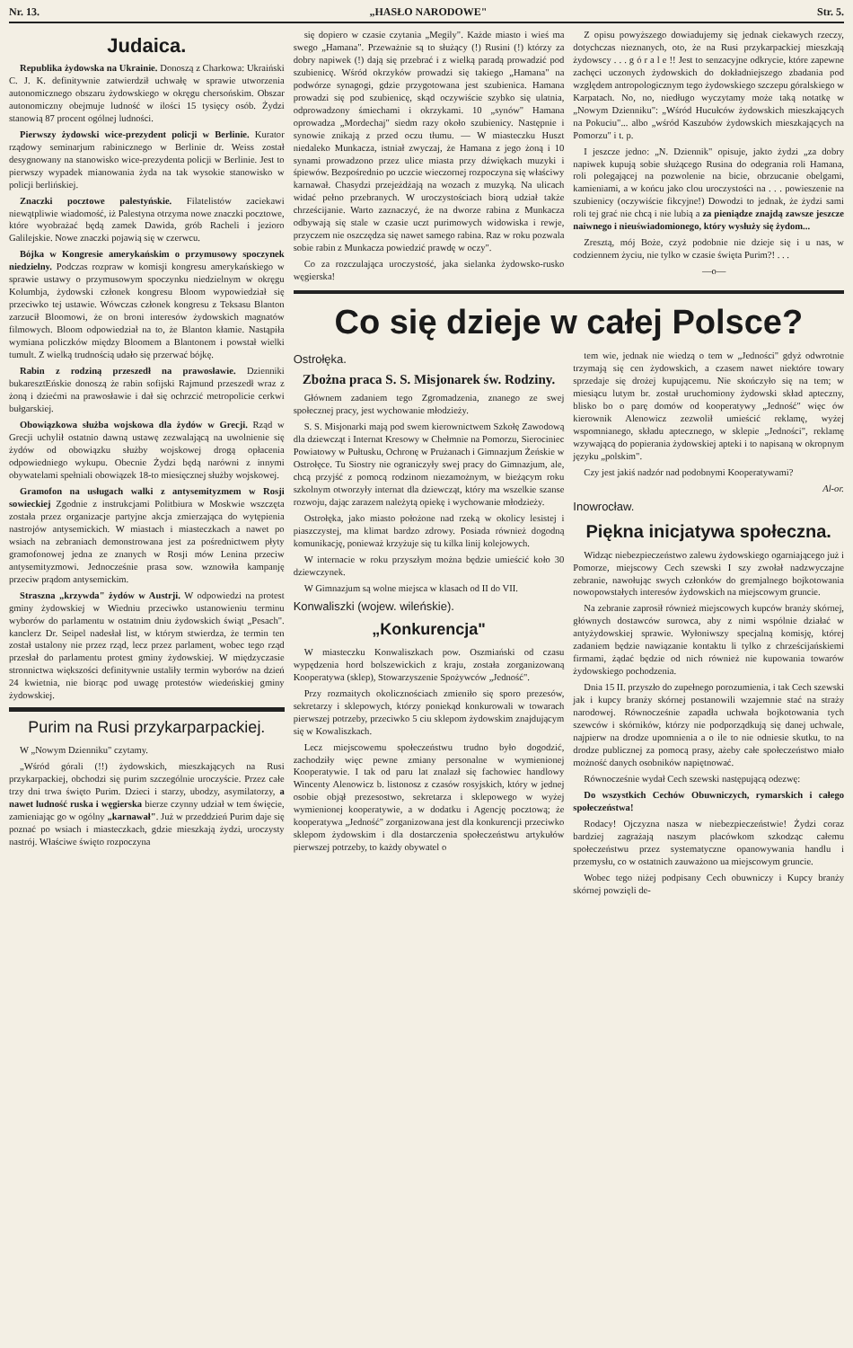Nr. 13. „HASŁO NARODOWE" Str. 5.
Judaica.
Republika żydowska na Ukrainie. Donoszą z Charkowa: Ukraiński C. J. K. definitywnie zatwierdził uchwałę w sprawie utworzenia autonomicznego obszaru żydowskiego w okręgu chersońskim. Obszar autonomiczny obejmuje ludność w ilości 15 tysięcy osób. Żydzi stanowią 87 procent ogólnej ludności.
Pierwszy żydowski wice-prezydent policji w Berlinie. Kurator rządowy seminarjum rabinicznego w Berlinie dr. Weiss został desygnowany na stanowisko wice-prezydenta policji w Berlinie. Jest to pierwszy wypadek mianowania żyda na tak wysokie stanowisko w policji berlińskiej.
Znaczki pocztowe palestyńskie. Filatelistów zaciekawi niewątpliwie wiadomość, iż Palestyna otrzyma nowe znaczki pocztowe, które wyobrażać będą zamek Dawida, grób Racheli i jezioro Galilejskie. Nowe znaczki pojawią się w czerwcu.
Bójka w Kongresie amerykańskim o przymusowy spoczynek niedzielny. Podczas rozpraw w komisji kongresu amerykańskiego w sprawie ustawy o przymusowym spoczynku niedzielnym w okręgu Kolumbja, żydowski członek kongresu Bloom wypowiedział się przeciwko tej ustawie. Wówczas członek kongresu z Teksasu Blanton zarzucił Bloomowi, że on broni interesów żydowskich magnatów filmowych. Bloom odpowiedział na to, że Blanton kłamie. Nastąpiła wymiana policzków między Bloomem a Blantonem i powstał wielki tumult. Z wielką trudnością udało się przerwać bójkę.
Rabin z rodziną przeszedł na prawosławie. Dzienniki bukaresztEńskie donoszą że rabin sofijski Rajmund przeszedł wraz z żoną i dziećmi na prawosławie i dał się ochrzcić metropolicie cerkwi bułgarskiej.
Obowiązkowa służba wojskowa dla żydów w Grecji. Rząd w Grecji uchylił ostatnio dawną ustawę zezwalającą na uwolnienie się żydów od obowiązku służby wojskowej drogą opłacenia odpowiedniego wykupu. Obecnie Żydzi będą narówni z innymi obywatelami spełniali obowiązek 18-to miesięcznej służby wojskowej.
Gramofon na usługach walki z antysemityzmem w Rosji sowieckiej Zgodnie z instrukcjami Politbiura w Moskwie wszczęta została przez organizacje partyjne akcja zmierzająca do wytępienia nastrojów antysemickich. W miastach i miasteczkach a nawet po wsiach na zebraniach demonstrowana jest za pośrednictwem płyty gramofonowej jedna ze znanych w Rosji mów Lenina przeciw antysemityzmowi. Jednocześnie prasa sow. wznowiła kampanję przeciw prądom antysemickim.
Straszna „krzywda" żydów w Austrji. W odpowiedzi na protest gminy żydowskiej w Wiedniu przeciwko ustanowieniu terminu wyborów do parlamentu w ostatnim dniu żydowskich świąt „Pesach". kanclerz Dr. Seipel nadesłał list, w którym stwierdza, że termin ten został ustalony nie przez rząd, lecz przez parlament, wobec tego rząd przesłał do parlamentu protest gminy żydowskiej. W międzyczasie stronnictwa większości definitywnie ustaliły termin wyborów na dzień 24 kwietnia, nie biorąc pod uwagę protestów wiedeńskiej gminy żydowskiej.
Purim na Rusi przykarparpackiej.
W „Nowym Dzienniku" czytamy.
„Wśród górali (!!) żydowskich, mieszkających na Rusi przykarpackiej, obchodzi się purim szczególnie uroczyście. Przez całe trzy dni trwa święto Purim. Dzieci i starzy, ubodzy, asymilatorzy, a nawet ludność ruska i węgierska bierze czynny udział w tem święcie, zamieniając go w ogólny „karnawał". Już w przeddzień Purim daje się poznać po wsiach i miasteczkach, gdzie mieszkają żydzi, uroczysty nastrój. Właściwe święto rozpoczyna
się dopiero w czasie czytania „Megily". Każde miasto i wieś ma swego „Hamana". Przeważnie są to służący (!) Rusini (!) którzy za dobry napiwek (!) dają się przebrać i z wielką paradą prowadzić pod szubienicę. Wśród okrzyków prowadzi się takiego „Hamana" na podwórze synagogi, gdzie przygotowana jest szubienica. Hamana prowadzi się pod szubienicę, skąd oczywiście szybko się ulatnia, odprowadzony śmiechami i okrzykami. 10 „synów" Hamana oprowadza „Mordechaj" siedm razy około szubienicy. Następnie i synowie znikają z przed oczu tłumu. — W miasteczku Huszt niedaleko Munkacza, istniał zwyczaj, że Hamana z jego żoną i 10 synami prowadzono przez ulice miasta przy dźwiękach muzyki i śpiewów. Bezpośrednio po uczcie wieczornej rozpoczyna się właściwy karnawał. Chasydzi przejeżdżają na wozach z muzyką. Na ulicach widać pełno przebranych. W uroczystościach biorą udział także chrześcijanie. Warto zaznaczyć, że na dworze rabina z Munkacza odbywają się stale w czasie uczt purimowych widowiska i rewje, przyczem nie oszczędza się nawet samego rabina. Raz w roku pozwala sobie rabin z Munkacza powiedzić prawdę w oczy".
Co za rozczulająca uroczystość, jaka sielanka żydowsko-rusko węgierska!
Z opisu powyższego dowiadujemy się jednak ciekawych rzeczy, dotychczas nieznanych, oto, że na Rusi przykarpackiej mieszkają żydowscy . . . g ó r a l e !! Jest to senzacyjne odkrycie, które zapewne zachęci uczonych żydowskich do dokładniejszego zbadania pod względem antropologicznym tego żydowskiego szczepu góralskiego w Karpatach. No, no, niedługo wyczytamy może taką notatkę w „Nowym Dzienniku": „Wśród Hucułców żydowskich mieszkających na Pokuciu"... albo „wśród Kaszubów żydowskich mieszkających na Pomorzu" i t. p.
I jeszcze jedno: „N. Dziennik" opisuje, jakto żydzi „za dobry napiwek kupują sobie służącego Rusina do odegrania roli Hamana, roli polegającej na pozwolenie na bicie, obrzucanie obelgami, kamieniami, a w końcu jako clou uroczystości na . . . powieszenie na szubienicy (oczywiście fikcyjne!) Dowodzi to jednak, że żydzi sami roli tej grać nie chcą i nie lubią a za pieniądze znajdą zawsze jeszcze naiwnego i nieuświadomionego, który wysłuży się żydom...
Zresztą, mój Boże, czyż podobnie nie dzieje się i u nas, w codziennem życiu, nie tylko w czasie święta Purim?! . . .
—o—
Co się dzieje w całej Polsce?
Ostrołęka.
Zbożna praca S. S. Misjonarek św. Rodziny.
Głównem zadaniem tego Zgromadzenia, znanego ze swej społecznej pracy, jest wychowanie młodzieży.
S. S. Misjonarki mają pod swem kierownictwem Szkołę Zawodową dla dziewcząt i Internat Kresowy w Chełmnie na Pomorzu, Sierociniec Powiatowy w Pułtusku, Ochronę w Prużanach i Gimnazjum Żeńskie w Ostrołęce. Tu Siostry nie ograniczyły swej pracy do Gimnazjum, ale, chcą przyjść z pomocą rodzinom niezamożnym, w bieżącym roku szkolnym otworzyły internat dla dziewcząt, który ma wszelkie szanse rozwoju, dając zarazem należytą opiekę i wychowanie młodzieży.
Ostrołęka, jako miasto położone nad rzeką w okolicy lesistej i piaszczystej, ma klimat bardzo zdrowy. Posiada również dogodną komunikację, ponieważ krzyżuje się tu kilka linij kolejowych.
W internacie w roku przyszłym można będzie umieścić koło 30 dziewczynek.
W Gimnazjum są wolne miejsca w klasach od II do VII.
Konwaliszki (wojew. wileńskie).
„Konkurencja"
W miasteczku Konwaliszkach pow. Oszmiański od czasu wypędzenia hord bolszewickich z kraju, została zorganizowaną Kooperatywa (sklep), Stowarzyszenie Spożywców „Jedność".
Przy rozmaitych okolicznościach zmieniło się sporo prezesów, sekretarzy i sklepowych, którzy poniekąd konkurowali w towarach pierwszej potrzeby, przeciwko 5 ciu sklepom żydowskim znajdującym się w Kowaliszkach.
Lecz miejscowemu społeczeństwu trudno było dogodzić, zachodziły więc pewne zmiany personalne w wymienionej Kooperatywie. I tak od paru lat znalazł się fachowiec handlowy Wincenty Alenowicz b. listonosz z czasów rosyjskich, który w jednej osobie objął prezesostwo, sekretarza i sklepowego w wyżej wymienionej kooperatywie, a w dodatku i Agencję pocztową; że kooperatywa „Jedność" zorganizowana jest dla konkurencji przeciwko sklepom żydowskim i dla dostarczenia społeczeństwu artykułów pierwszej potrzeby, to każdy obywatel o
tem wie, jednak nie wiedzą o tem w „Jedności" gdyż odwrotnie trzymają się cen żydowskich, a czasem nawet niektóre towary sprzedaje się drożej kupującemu. Nie skończyło się na tem; w miesiącu lutym br. został uruchomiony żydowski skład apteczny, blisko bo o parę domów od kooperatywy „Jedność" więc ów kierownik Alenowicz zezwolił umieścić reklamę, wyżej wspomnianego, składu aptecznego, w sklepie „Jedności", reklamę wzywającą do popierania żydowskiej apteki i to napisaną w okropnym języku „polskim".
Czy jest jakiś nadzór nad podobnymi Kooperatywami?
Al-or.
Inowrocław.
Piękna inicjatywa społeczna.
Widząc niebezpieczeństwo zalewu żydowskiego ogarniającego już i Pomorze, miejscowy Cech szewski I szy zwołał nadzwyczajne zebranie, nawołując swych członków do gremjalnego bojkotowania nowopowstałych interesów żydowskich na miejscowym gruncie.
Na zebranie zaprosił również miejscowych kupców branży skórnej, głównych dostawców surowca, aby z nimi wspólnie działać w antyżydowskiej sprawie. Wyłoniwszy specjalną komisję, której zadaniem będzie nawiązanie kontaktu li tylko z chrześcijańskiemi firmami, żądać będzie od nich również nie kupowania towarów żydowskiego pochodzenia.
Dnia 15 II. przyszło do zupełnego porozumienia, i tak Cech szewski jak i kupcy branży skórnej postanowili wzajemnie stać na straży narodowej. Równocześnie zapadła uchwała bojkotowania tych szewców i skórników, którzy nie podporządkują się danej uchwale, najpierw na drodze upomnienia a o ile to nie odniesie skutku, to na drodze publicznej za pomocą prasy, ażeby całe społeczeństwo miało możność danych osobników napiętnować.
Równocześnie wydał Cech szewski następującą odezwę:
Do wszystkich Cechów Obuwniczych, rymarskich i całego społeczeństwa!
Rodacy! Ojczyzna nasza w niebezpieczeństwie! Żydzi coraz bardziej zagrażają naszym placówkom szkodząc całemu społeczeństwu przez systematyczne opanowywania handlu i przemysłu, co w ostatnich zauważono ua miejscowym gruncie.
Wobec tego niżej podpisany Cech obuwniczy i Kupcy branży skórnej powzięli de-